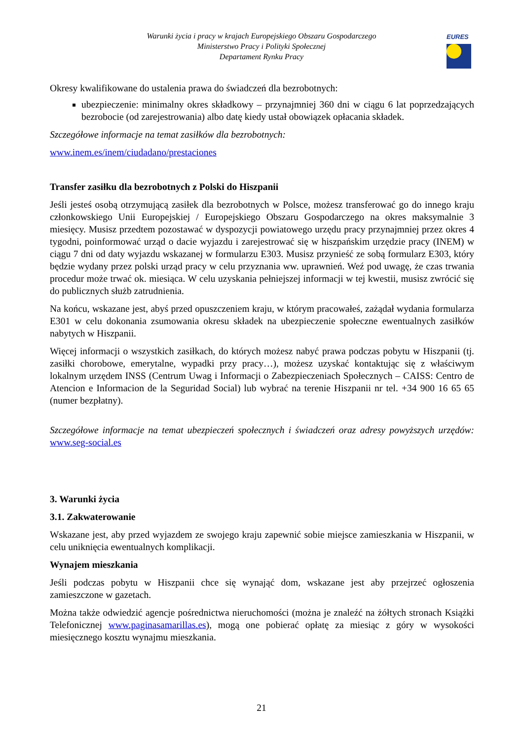Warunki życia i pracy w krajach Europejskiego Obszaru Gospodarczego
Ministerstwo Pracy i Polityki Społecznej
Departament Rynku Pracy
EURES
Okresy kwalifikowane do ustalenia prawa do świadczeń dla bezrobotnych:
ubezpieczenie: minimalny okres składkowy – przynajmniej 360 dni w ciągu 6 lat poprzedzających bezrobocie (od zarejestrowania) albo datę kiedy ustał obowiązek opłacania składek.
Szczegółowe informacje na temat zasiłków dla bezrobotnych:
www.inem.es/inem/ciudadano/prestaciones
Transfer zasiłku dla bezrobotnych z Polski do Hiszpanii
Jeśli jesteś osobą otrzymującą zasiłek dla bezrobotnych w Polsce, możesz transferować go do innego kraju członkowskiego Unii Europejskiej / Europejskiego Obszaru Gospodarczego na okres maksymalnie 3 miesięcy. Musisz przedtem pozostawać w dyspozycji powiatowego urzędu pracy przynajmniej przez okres 4 tygodni, poinformować urząd o dacie wyjazdu i zarejestrować się w hiszpańskim urzędzie pracy (INEM) w ciągu 7 dni od daty wyjazdu wskazanej w formularzu E303. Musisz przynieść ze sobą formularz E303, który będzie wydany przez polski urząd pracy w celu przyznania ww. uprawnień. Weź pod uwagę, że czas trwania procedur może trwać ok. miesiąca. W celu uzyskania pełniejszej informacji w tej kwestii, musisz zwrócić się do publicznych służb zatrudnienia.
Na końcu, wskazane jest, abyś przed opuszczeniem kraju, w którym pracowałeś, zażądał wydania formularza E301 w celu dokonania zsumowania okresu składek na ubezpieczenie społeczne ewentualnych zasiłków nabytych w Hiszpanii.
Więcej informacji o wszystkich zasiłkach, do których możesz nabyć prawa podczas pobytu w Hiszpanii (tj. zasiłki chorobowe, emerytalne, wypadki przy pracy…), możesz uzyskać kontaktując się z właściwym lokalnym urzędem INSS (Centrum Uwag i Informacji o Zabezpieczeniach Społecznych – CAISS: Centro de Atencion e Informacion de la Seguridad Social) lub wybrać na terenie Hiszpanii nr tel. +34 900 16 65 65 (numer bezpłatny).
Szczegółowe informacje na temat ubezpieczeń społecznych i świadczeń oraz adresy powyższych urzędów: www.seg-social.es
3. Warunki życia
3.1. Zakwaterowanie
Wskazane jest, aby przed wyjazdem ze swojego kraju zapewnić sobie miejsce zamieszkania w Hiszpanii, w celu uniknięcia ewentualnych komplikacji.
Wynajem mieszkania
Jeśli podczas pobytu w Hiszpanii chce się wynająć dom, wskazane jest aby przejrzeć ogłoszenia zamieszczone w gazetach.
Można także odwiedzić agencje pośrednictwa nieruchomości (można je znaleźć na żółtych stronach Książki Telefonicznej www.paginasamarillas.es), mogą one pobierać opłatę za miesiąc z góry w wysokości miesięcznego kosztu wynajmu mieszkania.
21